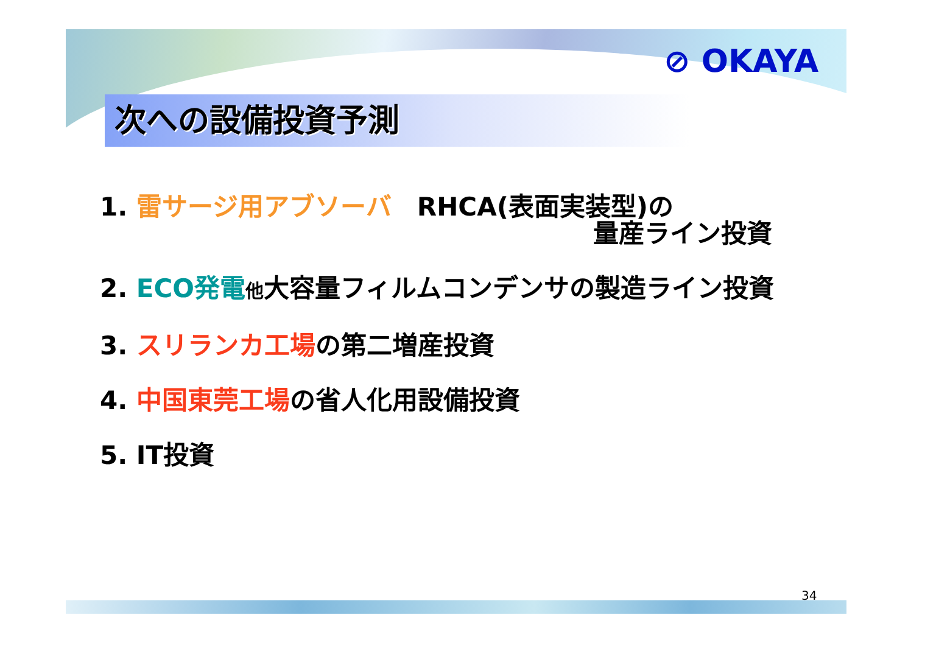⊘ OKAYA
次への設備投資予測
1. 雷サージ用アブソーバ　RHCA(表面実装型)の
量産ライン投資
2. ECO発電 他大容量フィルムコンデンサの製造ライン投資
3. スリランカ工場の第二増産投資
4. 中国東莞工場の省人化用設備投資
5. IT投資
34